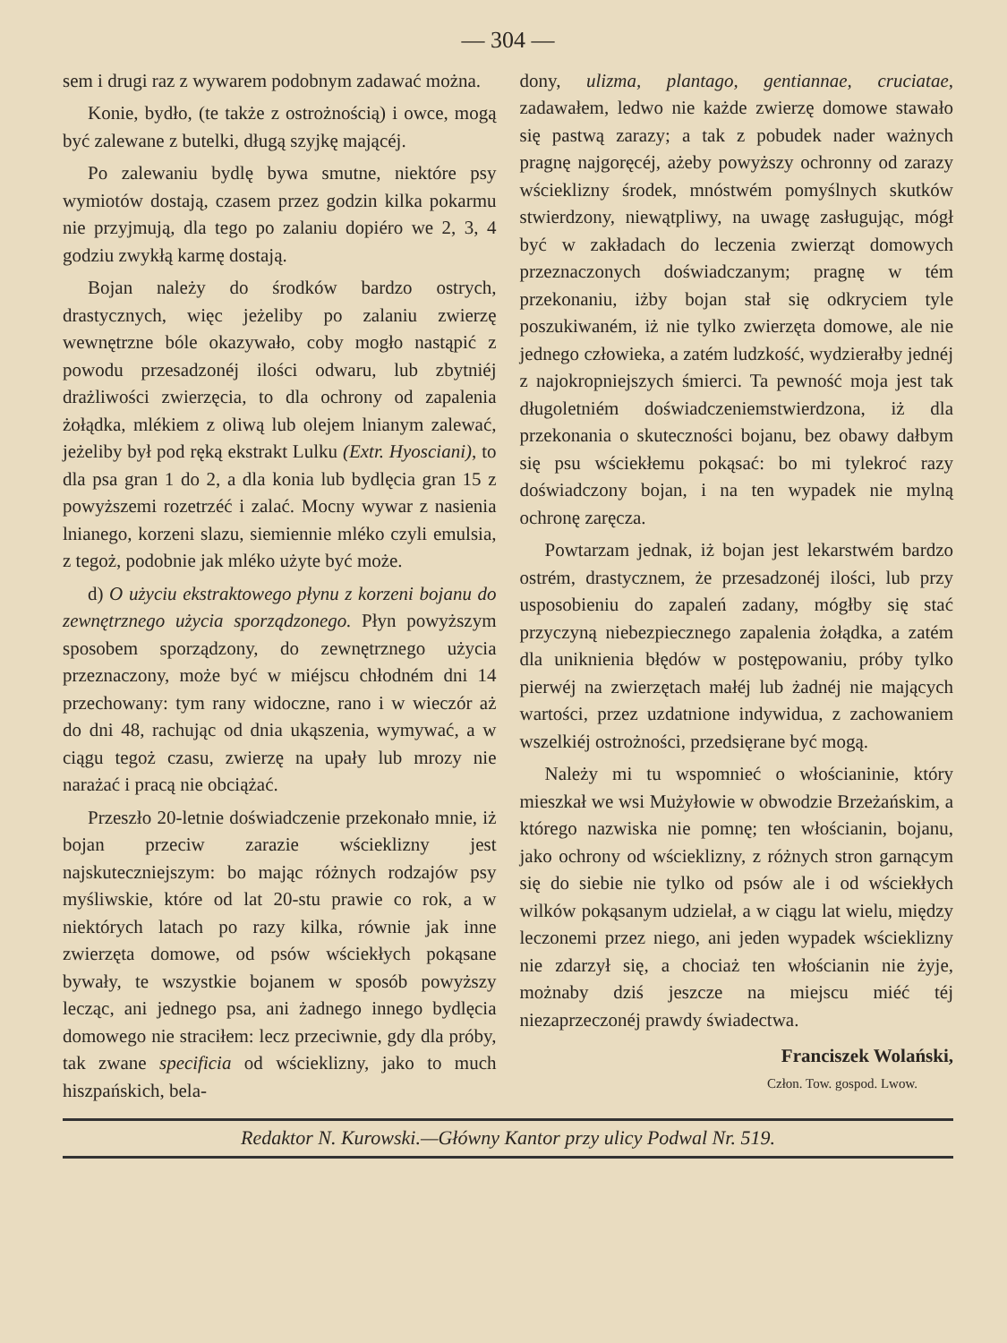— 304 —
sem i drugi raz z wywarem podobnym zadawać można.
Konie, bydło, (te także z ostrożnością) i owce, mogą być zalewane z butelki, długą szyjkę mającéj.
Po zalewaniu bydlę bywa smutne, niektóre psy wymiotów dostają, czasem przez godzin kilka pokarmu nie przyjmują, dla tego po zalaniu dopiéro we 2, 3, 4 godziu zwykłą karmę dostają.
Bojan należy do środków bardzo ostrych, drastycznych, więc jeżeliby po zalaniu zwierzę wewnętrzne bóle okazywało, coby mogło nastąpić z powodu przesadzonéj ilości odwaru, lub zbytniéj drażliwości zwierzęcia, to dla ochrony od zapalenia żołądka, mlékiem z oliwą lub olejem lnianym zalewać, jeżeliby był pod ręką ekstrakt Lulku (Extr. Hyosciani), to dla psa gran 1 do 2, a dla konia lub bydlęcia gran 15 z powyższemi rozetrzéć i zalać. Mocny wywar z nasienia lnianego, korzeni slazu, siemiennie mléko czyli emulsia, z tegoż, podobnie jak mléko użyte być może.
d) O użyciu ekstraktowego płynu z korzeni bojanu do zewnętrznego użycia sporządzonego. Płyn powyższym sposobem sporządzony, do zewnętrznego użycia przeznaczony, może być w miéjscu chłodném dni 14 przechowany: tym rany widoczne, rano i w wieczór aż do dni 48, rachując od dnia ukąszenia, wymywać, a w ciągu tegoż czasu, zwierzę na upały lub mrozy nie narażać i pracą nie obciążać.
Przeszło 20-letnie doświadczenie przekonało mnie, iż bojan przeciw zarazie wścieklizny jest najskuteczniejszym: bo mając różnych rodzajów psy myśliwskie, które od lat 20-stu prawie co rok, a w niektórych latach po razy kilka, równie jak inne zwierzęta domowe, od psów wściekłych pokąsane bywały, te wszystkie bojanem w sposób powyższy lecząc, ani jednego psa, ani żadnego innego bydlęcia domowego nie straciłem: lecz przeciwnie, gdy dla próby, tak zwane specificia od wścieklizny, jako to much hiszpańskich, bela-
dony, ulizma, plantago, gentiannae, cruciatae, zadawałem, ledwo nie każde zwierzę domowe stawało się pastwą zarazy; a tak z pobudek nader ważnych pragnę najgoręcéj, ażeby powyższy ochronny od zarazy wścieklizny środek, mnóstwém pomyślnych skutków stwierdzony, niewątpliwy, na uwagę zasługując, mógł być w zakładach do leczenia zwierząt domowych przeznaczonych doświadczanym; pragnę w tém przekonaniu, iżby bojan stał się odkryciem tyle poszukiwaném, iż nie tylko zwierzęta domowe, ale nie jednego człowieka, a zatém ludzkość, wydzierałby jednéj z najokropniejszych śmierci. Ta pewność moja jest tak długoletniém doświadczeniemstwierdzona, iż dla przekonania o skuteczności bojanu, bez obawy dałbym się psu wściekłemu pokąsać: bo mi tylekroć razy doświadczony bojan, i na ten wypadek nie mylną ochronę zaręcza.
Powtarzam jednak, iż bojan jest lekarstwém bardzo ostrém, drastycznem, że przesadzonéj ilości, lub przy usposobieniu do zapaleń zadany, mógłby się stać przyczyną niebezpiecznego zapalenia żołądka, a zatém dla uniknienia błędów w postępowaniu, próby tylko pierwéj na zwierzętach małéj lub żadnéj nie mających wartości, przez uzdatnione indywidua, z zachowaniem wszelkiéj ostrożności, przedsięrane być mogą.
Należy mi tu wspomnieć o włościaninie, który mieszkał we wsi Mużyłowie w obwodzie Brzeżańskim, a którego nazwiska nie pomnę; ten włościanin, bojanu, jako ochrony od wścieklizny, z różnych stron garnącym się do siebie nie tylko od psów ale i od wściekłych wilków pokąsanym udzielał, a w ciągu lat wielu, między leczonemi przez niego, ani jeden wypadek wścieklizny nie zdarzył się, a chociaż ten włościanin nie żyje, możnaby dziś jeszcze na miejscu miéć téj niezaprzeczonéj prawdy świadectwa.
Franciszek Wolański,
Człon. Tow. gospod. Lwow.
Redaktor N. Kurowski.—Główny Kantor przy ulicy Podwal Nr. 519.